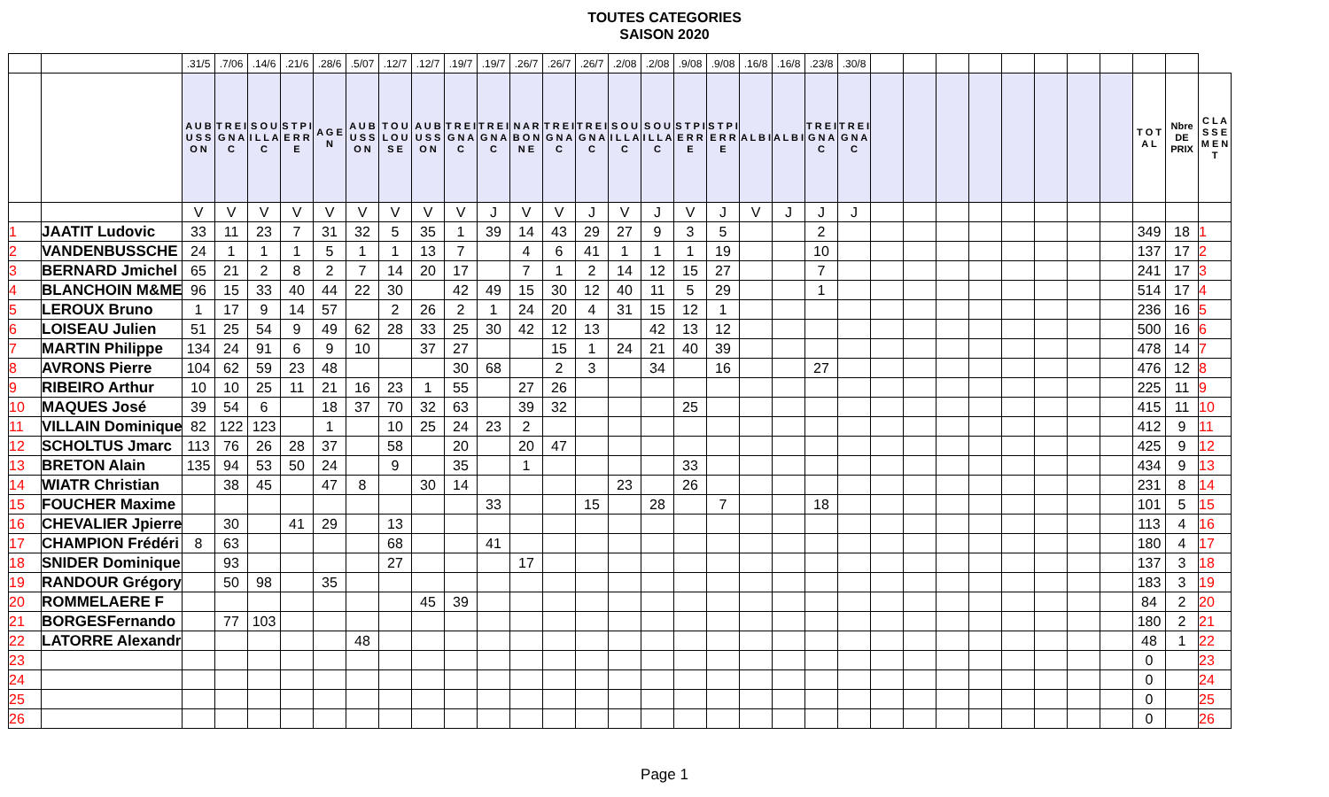TOUTES CATEGORIES
SAISON 2020
| | | .31/5 | .7/06 | .14/6 | .21/6 | .28/6 | .5/07 | .12/7 | .12/7 | .19/7 | .19/7 | .26/7 | .26/7 | .26/7 | .2/08 | .2/08 | .9/08 | .9/08 | .16/8 | .16/8 | .23/8 | .30/8 | | | | | | | | | | | |
| --- | --- | --- | --- | --- | --- | --- | --- | --- | --- | --- | --- | --- | --- | --- | --- | --- | --- | --- | --- | --- | --- | --- | --- | --- | --- | --- | --- | --- | --- | --- | --- | --- | --- |
| | | A U B U S S O N | T R E I G N A C | S O U I L L A C | S T P I E R R E | A G E N | A U B U S S O N | T O U L O U S E | A U B U S S O N | T R E I G N A C | T R E I G N A C | N A R B O N N E | T R E I G N A C | T R E I G N A C | S O U I L L A C | S O U I L L A C | S T P I E R R E | S T P I E R R E | A L B I | A L B I | T R E I G N A C | T R E I G N A C | | | | | | | | | T O T A L | Nbre DE PRIX | C L A S S E M E N T |
| | | V | V | V | V | V | V | V | V | V | J | V | V | J | V | J | V | J | V | J | J | J | | | | | | | | | | | |
| 1 | JAATIT Ludovic | 33 | 11 | 23 | 7 | 31 | 32 | 5 | 35 | 1 | 39 | 14 | 43 | 29 | 27 | 9 | 3 | 5 | | | 2 | | | | | | | | | | 349 | 18 | 1 |
| 2 | VANDENBUSSCHE | 24 | 1 | 1 | 1 | 5 | 1 | 1 | 13 | 7 | | 4 | 6 | 41 | 1 | 1 | 1 | 19 | | | 10 | | | | | | | | | | 137 | 17 | 2 |
| 3 | BERNARD Jmichel | 65 | 21 | 2 | 8 | 2 | 7 | 14 | 20 | 17 | | 7 | 1 | 2 | 14 | 12 | 15 | 27 | | | 7 | | | | | | | | | | 241 | 17 | 3 |
| 4 | BLANCHOIN M&ME | 96 | 15 | 33 | 40 | 44 | 22 | 30 | | 42 | 49 | 15 | 30 | 12 | 40 | 11 | 5 | 29 | | | 1 | | | | | | | | | | 514 | 17 | 4 |
| 5 | LEROUX Bruno | 1 | 17 | 9 | 14 | 57 | | 2 | 26 | 2 | 1 | 24 | 20 | 4 | 31 | 15 | 12 | 1 | | | | | | | | | | | | | 236 | 16 | 5 |
| 6 | LOISEAU Julien | 51 | 25 | 54 | 9 | 49 | 62 | 28 | 33 | 25 | 30 | 42 | 12 | 13 | | 42 | 13 | 12 | | | | | | | | | | | | | 500 | 16 | 6 |
| 7 | MARTIN Philippe | 134 | 24 | 91 | 6 | 9 | 10 | | 37 | 27 | | | 15 | 1 | 24 | 21 | 40 | 39 | | | | | | | | | | | | | 478 | 14 | 7 |
| 8 | AVRONS Pierre | 104 | 62 | 59 | 23 | 48 | | | | 30 | 68 | | 2 | 3 | | 34 | | 16 | | | 27 | | | | | | | | | | 476 | 12 | 8 |
| 9 | RIBEIRO Arthur | 10 | 10 | 25 | 11 | 21 | 16 | 23 | 1 | 55 | | 27 | 26 | | | | | | | | | | | | | | | | | | 225 | 11 | 9 |
| 10 | MAQUES José | 39 | 54 | 6 | | 18 | 37 | 70 | 32 | 63 | | 39 | 32 | | | | 25 | | | | | | | | | | | | | | 415 | 11 | 10 |
| 11 | VILLAIN Dominique | 82 | 122 | 123 | | 1 | | 10 | 25 | 24 | 23 | 2 | | | | | | | | | | | | | | | | | | | 412 | 9 | 11 |
| 12 | SCHOLTUS Jmarc | 113 | 76 | 26 | 28 | 37 | | 58 | | 20 | | 20 | 47 | | | | | | | | | | | | | | | | | | 425 | 9 | 12 |
| 13 | BRETON Alain | 135 | 94 | 53 | 50 | 24 | | 9 | | 35 | | 1 | | | | | 33 | | | | | | | | | | | | | | 434 | 9 | 13 |
| 14 | WIATR Christian | | 38 | 45 | | 47 | 8 | | 30 | 14 | | | | | 23 | | 26 | | | | | | | | | | | | | | 231 | 8 | 14 |
| 15 | FOUCHER Maxime | | | | | | | | | | 33 | | | 15 | | 28 | | 7 | | | 18 | | | | | | | | | | 101 | 5 | 15 |
| 16 | CHEVALIER Jpierre | | 30 | | 41 | 29 | | 13 | | | | | | | | | | | | | | | | | | | | | | | 113 | 4 | 16 |
| 17 | CHAMPION Frédéri | 8 | 63 | | | | | 68 | | | 41 | | | | | | | | | | | | | | | | | | | | 180 | 4 | 17 |
| 18 | SNIDER Dominique | | 93 | | | | | 27 | | | | 17 | | | | | | | | | | | | | | | | | | | 137 | 3 | 18 |
| 19 | RANDOUR Grégory | | 50 | 98 | | 35 | | | | | | | | | | | | | | | | | | | | | | | | | 183 | 3 | 19 |
| 20 | ROMMELAERE F | | | | | | | | 45 | 39 | | | | | | | | | | | | | | | | | | | | | 84 | 2 | 20 |
| 21 | BORGESFernando | | 77 | 103 | | | | | | | | | | | | | | | | | | | | | | | | | | | 180 | 2 | 21 |
| 22 | LATORRE Alexandre | | | | | | 48 | | | | | | | | | | | | | | | | | | | | | | | | 48 | 1 | 22 |
| 23 | | | | | | | | | | | | | | | | | | | | | | | | | | | | | | | 0 | | 23 |
| 24 | | | | | | | | | | | | | | | | | | | | | | | | | | | | | | | 0 | | 24 |
| 25 | | | | | | | | | | | | | | | | | | | | | | | | | | | | | | | 0 | | 25 |
| 26 | | | | | | | | | | | | | | | | | | | | | | | | | | | | | | | 0 | | 26 |
Page 1